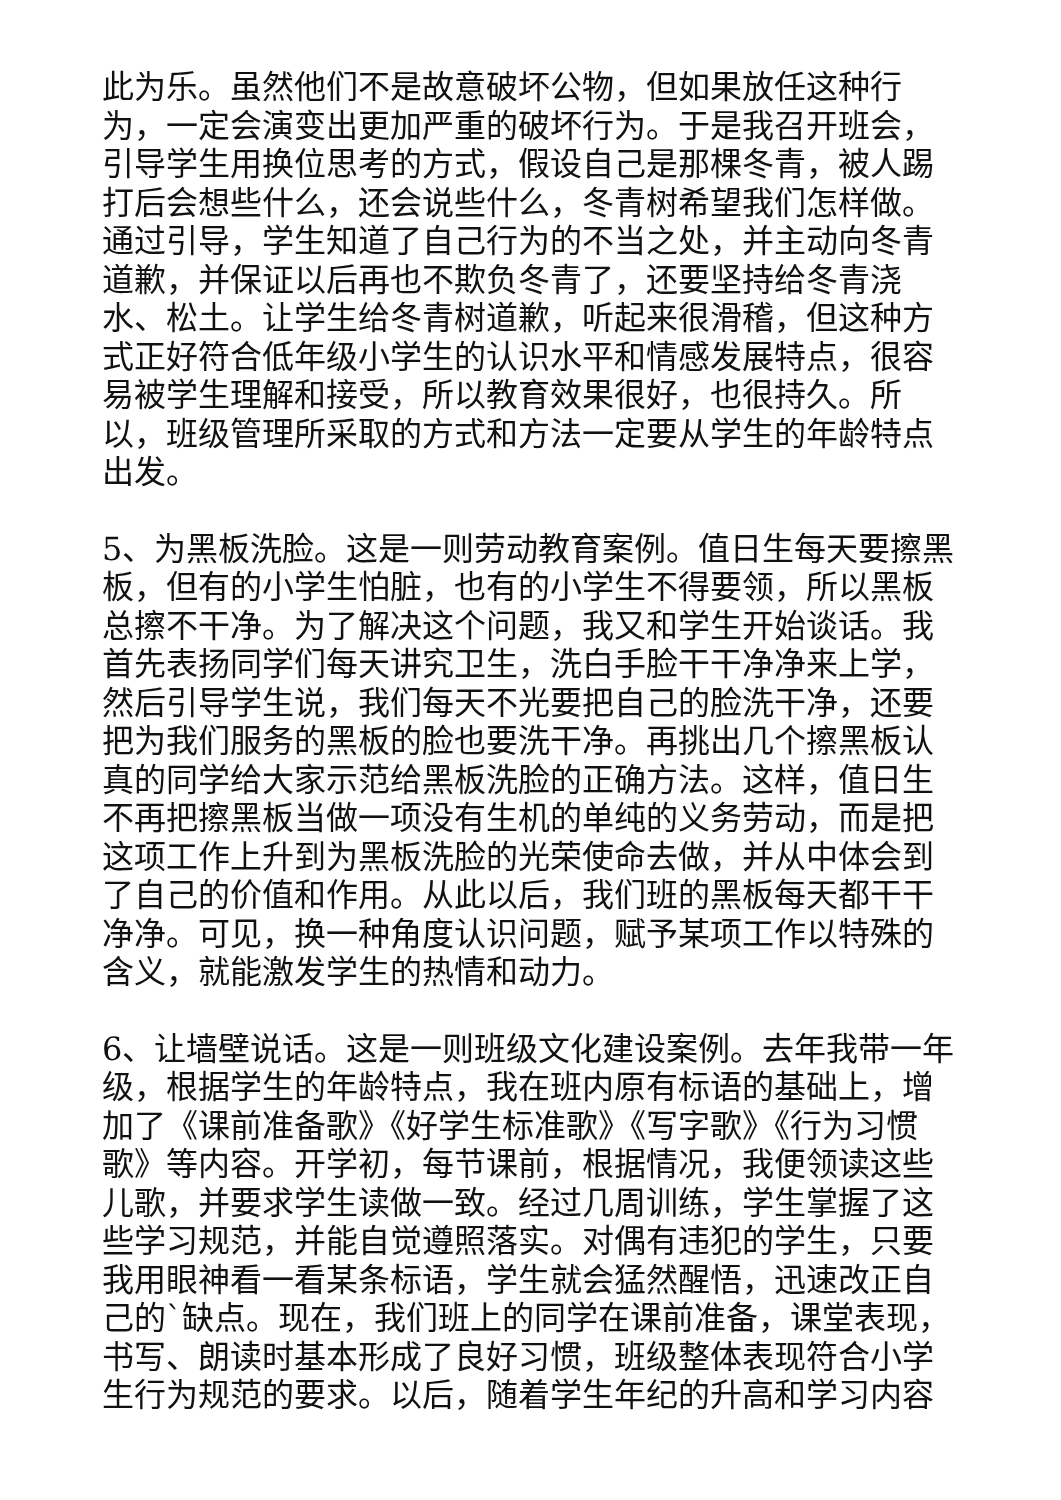此为乐。虽然他们不是故意破坏公物，但如果放任这种行为，一定会演变出更加严重的破坏行为。于是我召开班会，引导学生用换位思考的方式，假设自己是那棵冬青，被人踢打后会想些什么，还会说些什么，冬青树希望我们怎样做。通过引导，学生知道了自己行为的不当之处，并主动向冬青道歉，并保证以后再也不欺负冬青了，还要坚持给冬青浇水、松土。让学生给冬青树道歉，听起来很滑稽，但这种方式正好符合低年级小学生的认识水平和情感发展特点，很容易被学生理解和接受，所以教育效果很好，也很持久。所以，班级管理所采取的方式和方法一定要从学生的年龄特点出发。
5、为黑板洗脸。这是一则劳动教育案例。值日生每天要擦黑板，但有的小学生怕脏，也有的小学生不得要领，所以黑板总擦不干净。为了解决这个问题，我又和学生开始谈话。我首先表扬同学们每天讲究卫生，洗白手脸干干净净来上学，然后引导学生说，我们每天不光要把自己的脸洗干净，还要把为我们服务的黑板的脸也要洗干净。再挑出几个擦黑板认真的同学给大家示范给黑板洗脸的正确方法。这样，值日生不再把擦黑板当做一项没有生机的单纯的义务劳动，而是把这项工作上升到为黑板洗脸的光荣使命去做，并从中体会到了自己的价值和作用。从此以后，我们班的黑板每天都干干净净。可见，换一种角度认识问题，赋予某项工作以特殊的含义，就能激发学生的热情和动力。
6、让墙壁说话。这是一则班级文化建设案例。去年我带一年级，根据学生的年龄特点，我在班内原有标语的基础上，增加了《课前准备歌》《好学生标准歌》《写字歌》《行为习惯歌》等内容。开学初，每节课前，根据情况，我便领读这些儿歌，并要求学生读做一致。经过几周训练，学生掌握了这些学习规范，并能自觉遵照落实。对偶有违犯的学生，只要我用眼神看一看某条标语，学生就会猛然醒悟，迅速改正自己的`缺点。现在，我们班上的同学在课前准备，课堂表现，书写、朗读时基本形成了良好习惯，班级整体表现符合小学生行为规范的要求。以后，随着学生年纪的升高和学习内容